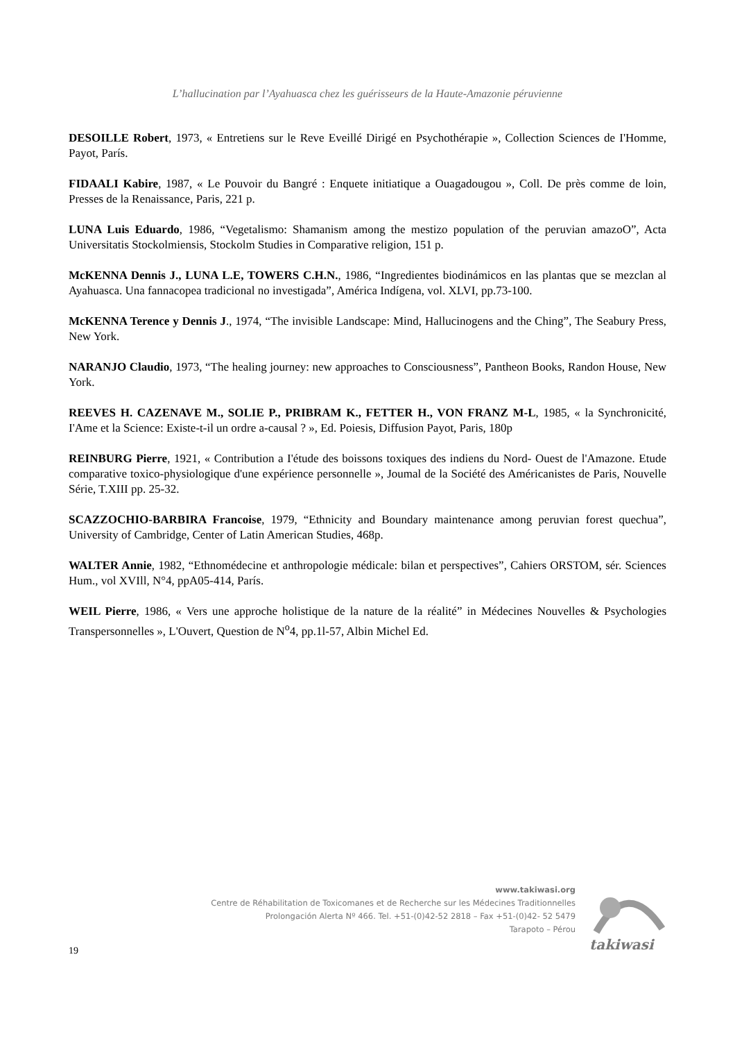L’hallucination par l’Ayahuasca chez les guérisseurs de la Haute-Amazonie péruvienne
DESOILLE Robert, 1973, « Entretiens sur le Reve Eveillé Dirigé en Psychothérapie », Collection Sciences de I'Homme, Payot, París.
FIDAALI Kabire, 1987, « Le Pouvoir du Bangré : Enquete initiatique a Ouagadougou », Coll. De près comme de loin, Presses de la Renaissance, Paris, 221 p.
LUNA Luis Eduardo, 1986, “Vegetalismo: Shamanism among the mestizo population of the peruvian amazoO”, Acta Universitatis Stockolmiensis, Stockolm Studies in Comparative religion, 151 p.
McKENNA Dennis J., LUNA L.E, TOWERS C.H.N., 1986, “Ingredientes biodinámicos en las plantas que se mezclan al Ayahuasca. Una fannacopea tradicional no investigada”, América Indígena, vol. XLVI, pp.73-100.
McKENNA Terence y Dennis J., 1974, “The invisible Landscape: Mind, Hallucinogens and the Ching”, The Seabury Press, New York.
NARANJO Claudio, 1973, “The healing journey: new approaches to Consciousness”, Pantheon Books, Randon House, New York.
REEVES H. CAZENAVE M., SOLIE P., PRIBRAM K., FETTER H., VON FRANZ M-L, 1985, « la Synchronicité, I'Ame et la Science: Existe-t-il un ordre a-causal ? », Ed. Poiesis, Diffusion Payot, Paris, 180p
REINBURG Pierre, 1921, « Contribution a I'étude des boissons toxiques des indiens du Nord- Ouest de l'Amazone. Etude comparative toxico-physiologique d'une expérience personnelle », Joumal de la Société des Américanistes de Paris, Nouvelle Série, T.XIII pp. 25-32.
SCAZZOCHIO-BARBIRA Francoise, 1979, “Ethnicity and Boundary maintenance among peruvian forest quechua”, University of Cambridge, Center of Latin American Studies, 468p.
WALTER Annie, 1982, “Ethnomédecine et anthropologie médicale: bilan et perspectives”, Cahiers ORSTOM, sér. Sciences Hum., vol XVIll, N°4, ppA05-414, París.
WEIL Pierre, 1986, « Vers une approche holistique de la nature de la réalité” in Médecines Nouvelles & Psychologies Transpersonnelles », L'Ouvert, Question de N<sup>o</sup>4, pp.1l-57, Albin Michel Ed.
www.takiwasi.org
Centre de Réhabilitation de Toxicomanes et de Recherche sur les Médecines Traditionnelles
Prolongación Alerta Nº 466. Tel. +51-(0)42-52 2818 – Fax +51-(0)42- 52 5479
Tarapoto – Pérou
takiwasi
19